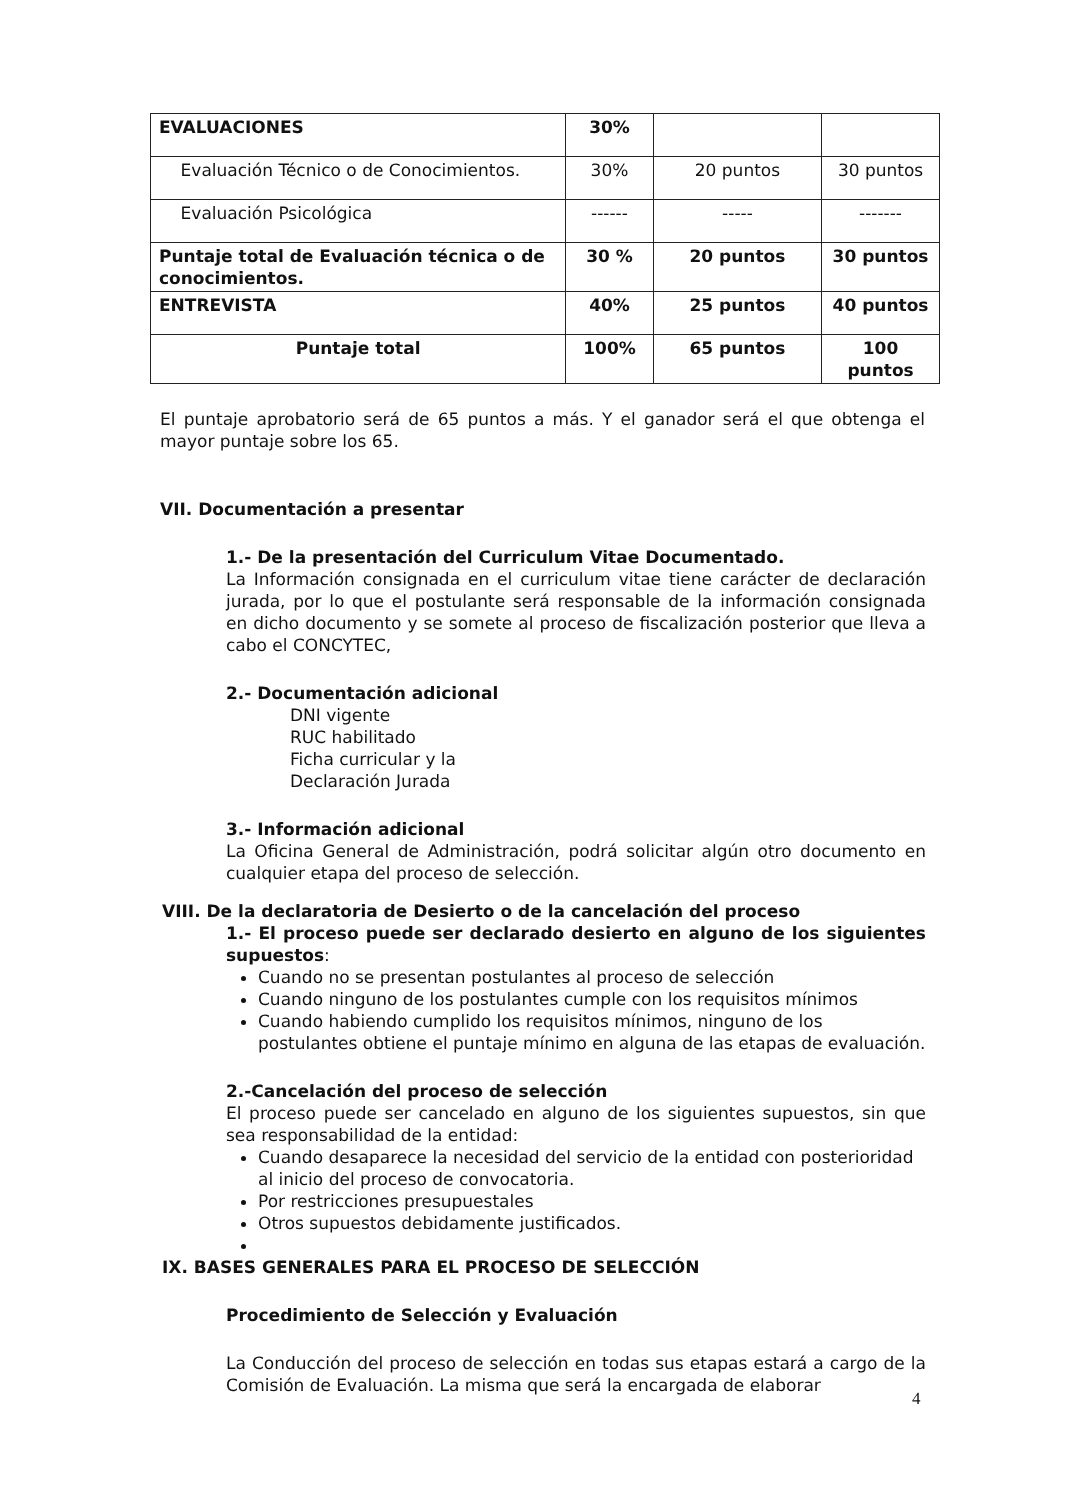| EVALUACIONES | 30% | | |
| Evaluación Técnico o de Conocimientos. | 30% | 20 puntos | 30 puntos |
| Evaluación Psicológica | ------ | ----- | ------- |
| Puntaje total de Evaluación técnica o de conocimientos. | 30 % | 20 puntos | 30 puntos |
| ENTREVISTA | 40% | 25 puntos | 40 puntos |
| Puntaje total | 100% | 65 puntos | 100 puntos |
El puntaje aprobatorio será de 65 puntos a más. Y el ganador será el que obtenga el mayor puntaje sobre los 65.
VII. Documentación a presentar
1.- De la presentación del Curriculum Vitae Documentado.
La Información consignada en el curriculum vitae tiene carácter de declaración jurada, por lo que el postulante será responsable de la información consignada en dicho documento y se somete al proceso de fiscalización posterior que lleva a cabo el CONCYTEC,
2.- Documentación adicional
DNI vigente
RUC habilitado
Ficha curricular y la
Declaración Jurada
3.- Información adicional
La Oficina General de Administración, podrá solicitar algún otro documento en cualquier etapa del proceso de selección.
VIII. De la declaratoria de Desierto o de la cancelación del proceso
1.- El proceso puede ser declarado desierto en alguno de los siguientes supuestos:
Cuando no se presentan postulantes al proceso de selección
Cuando ninguno de los postulantes cumple con los requisitos mínimos
Cuando habiendo cumplido los requisitos mínimos, ninguno de los postulantes obtiene el puntaje mínimo en alguna de las etapas de evaluación.
2.-Cancelación del proceso de selección
El proceso puede ser cancelado en alguno de los siguientes supuestos, sin que sea responsabilidad de la entidad:
Cuando desaparece la necesidad del servicio de la entidad con posterioridad al inicio del proceso de convocatoria.
Por restricciones presupuestales
Otros supuestos debidamente justificados.
IX. BASES GENERALES PARA EL PROCESO DE SELECCIÓN
Procedimiento de Selección y Evaluación
La Conducción del proceso de selección en todas sus etapas estará a cargo de la Comisión de Evaluación. La misma que será la encargada de elaborar
4